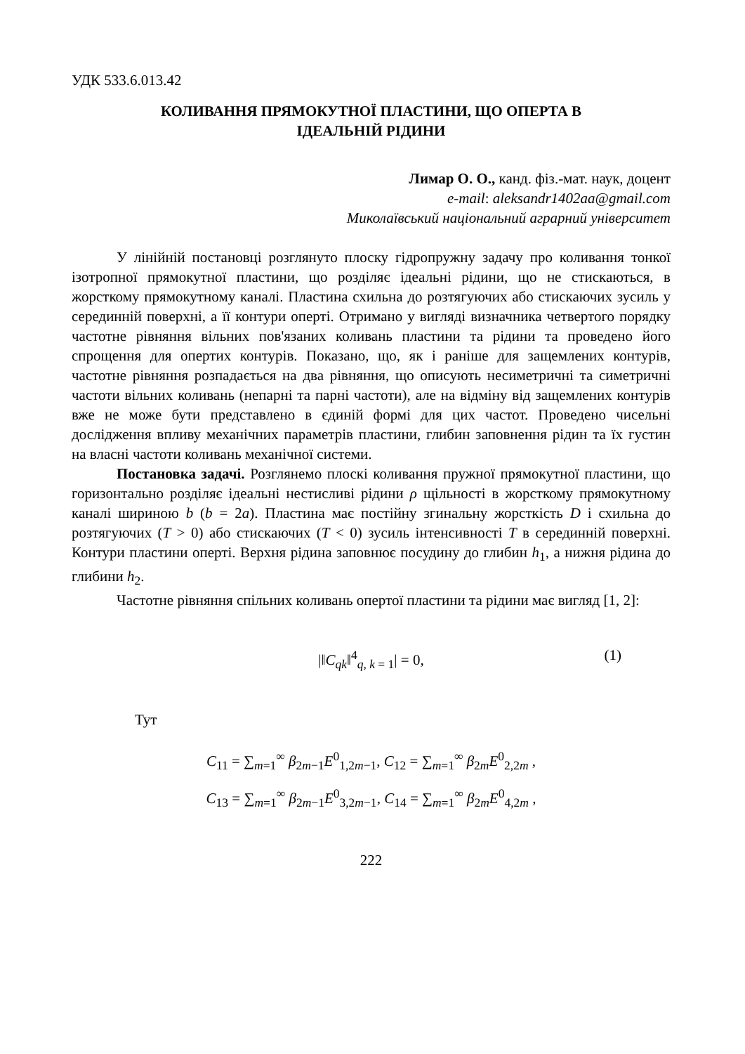УДК 533.6.013.42
КОЛИВАННЯ ПРЯМОКУТНОЇ ПЛАСТИНИ, ЩО ОПЕРТА В
ІДЕАЛЬНІЙ РІДИНИ
Лимар О. О., канд. фіз.-мат. наук, доцент
e-mail: aleksandr1402aa@gmail.com
Миколаївський національний аграрний університет
У лінійній постановці розглянуто плоску гідропружну задачу про коливання тонкої ізотропної прямокутної пластини, що розділяє ідеальні рідини, що не стискаються, в жорсткому прямокутному каналі. Пластина схильна до розтягуючих або стискаючих зусиль у серединній поверхні, а її контури оперті. Отримано у вигляді визначника четвертого порядку частотне рівняння вільних пов'язаних коливань пластини та рідини та проведено його спрощення для опертих контурів. Показано, що, як і раніше для защемлених контурів, частотне рівняння розпадається на два рівняння, що описують несиметричні та симетричні частоти вільних коливань (непарні та парні частоти), але на відміну від защемлених контурів вже не може бути представлено в єдиній формі для цих частот. Проведено чисельні дослідження впливу механічних параметрів пластини, глибин заповнення рідин та їх густин на власні частоти коливань механічної системи.
Постановка задачі. Розглянемо плоскі коливання пружної прямокутної пластини, що горизонтально розділяє ідеальні нестисливі рідини ρ щільності в жорсткому прямокутному каналі шириною b (b = 2a). Пластина має постійну згинальну жорсткість D і схильна до розтягуючих (T > 0) або стискаючих (T < 0) зусиль інтенсивності T в серединній поверхні. Контури пластини оперті. Верхня рідина заповнює посудину до глибин h<sub>1</sub>, а нижня рідина до глибини h<sub>2</sub>.
Частотне рівняння спільних коливань опертої пластини та рідини має вигляд [1, 2]:
|‖C<sub>qk</sub>‖<sup>4</sup><sub>q, k = 1</sub>| = 0, (1)
Тут
C<sub>11</sub> = ∑<sub>m=1</sub><sup>∞</sup> β<sub>2m−1</sub>E<sup>0</sup><sub>1,2m−1</sub>, C<sub>12</sub> = ∑<sub>m=1</sub><sup>∞</sup> β<sub>2m</sub>E<sup>0</sup><sub>2,2m</sub> ,
C<sub>13</sub> = ∑<sub>m=1</sub><sup>∞</sup> β<sub>2m−1</sub>E<sup>0</sup><sub>3,2m−1</sub>, C<sub>14</sub> = ∑<sub>m=1</sub><sup>∞</sup> β<sub>2m</sub>E<sup>0</sup><sub>4,2m</sub> ,
222